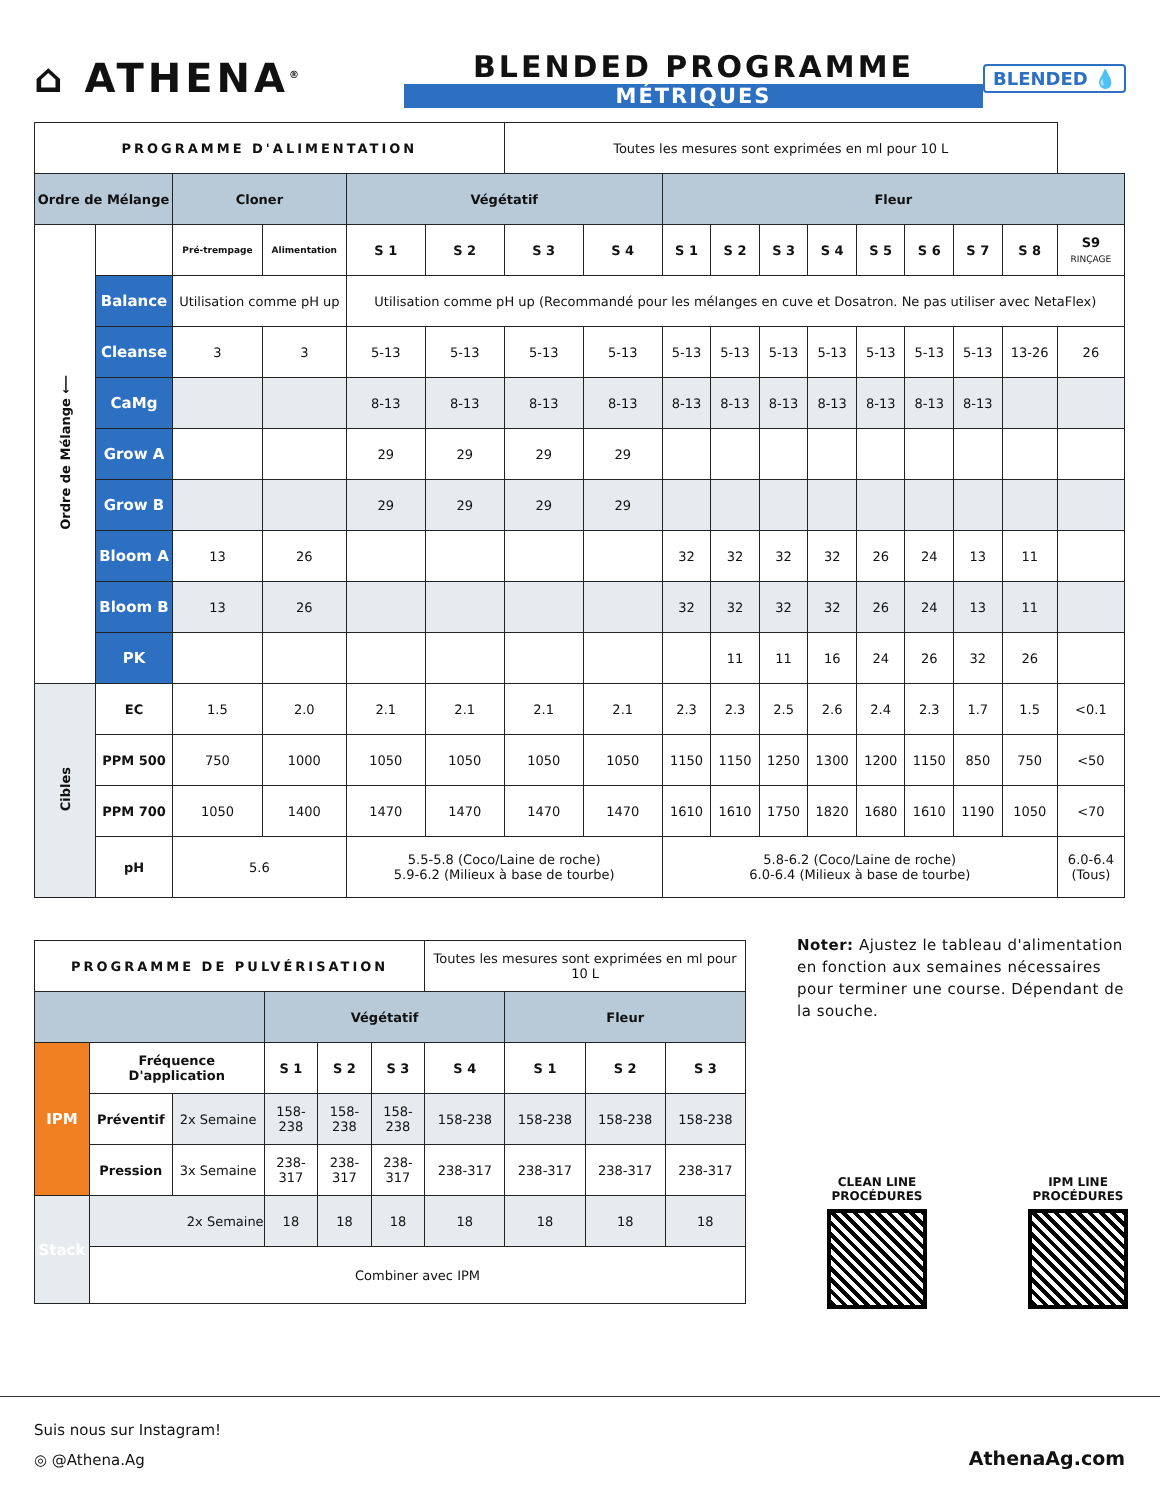⌂ ATHENA<sup>®</sup>
BLENDED PROGRAMME
MÉTRIQUES
BLENDED 💧
| PROGRAMME D'ALIMENTATION | | | | | | Toutes les mesures sont exprimées en ml pour 10 L | | | | | | | | | | |
| Ordre de Mélange | | Cloner | | Végétatif | | | | Fleur | | | | | | | | |
| Ordre de Mélange ⟵ | | Pré-trempage | Alimentation | S 1 | S 2 | S 3 | S 4 | S 1 | S 2 | S 3 | S 4 | S 5 | S 6 | S 7 | S 8 | S9 RINÇAGE |
| | Balance | Utilisation comme pH up | | Utilisation comme pH up (Recommandé pour les mélanges en cuve et Dosatron. Ne pas utiliser avec NetaFlex) | | | | | | | | | | | | |
| | Cleanse | 3 | 3 | 5-13 | 5-13 | 5-13 | 5-13 | 5-13 | 5-13 | 5-13 | 5-13 | 5-13 | 5-13 | 5-13 | 13-26 | 26 |
| | CaMg | | | 8-13 | 8-13 | 8-13 | 8-13 | 8-13 | 8-13 | 8-13 | 8-13 | 8-13 | 8-13 | 8-13 | | |
| | Grow A | | | 29 | 29 | 29 | 29 | | | | | | | | | |
| | Grow B | | | 29 | 29 | 29 | 29 | | | | | | | | | |
| | Bloom A | 13 | 26 | | | | | 32 | 32 | 32 | 32 | 26 | 24 | 13 | 11 | |
| | Bloom B | 13 | 26 | | | | | 32 | 32 | 32 | 32 | 26 | 24 | 13 | 11 | |
| | PK | | | | | | | | 11 | 11 | 16 | 24 | 26 | 32 | 26 | |
| Cibles | EC | 1.5 | 2.0 | 2.1 | 2.1 | 2.1 | 2.1 | 2.3 | 2.3 | 2.5 | 2.6 | 2.4 | 2.3 | 1.7 | 1.5 | <0.1 |
| | PPM 500 | 750 | 1000 | 1050 | 1050 | 1050 | 1050 | 1150 | 1150 | 1250 | 1300 | 1200 | 1150 | 850 | 750 | <50 |
| | PPM 700 | 1050 | 1400 | 1470 | 1470 | 1470 | 1470 | 1610 | 1610 | 1750 | 1820 | 1680 | 1610 | 1190 | 1050 | <70 |
| | pH | 5.6 | | 5.5-5.8 (Coco/Laine de roche) 5.9-6.2 (Milieux à base de tourbe) | | | | 5.8-6.2 (Coco/Laine de roche) 6.0-6.4 (Milieux à base de tourbe) | | | | | | | | 6.0-6.4 (Tous) |
| PROGRAMME DE PULVÉRISATION | | | | | | Toutes les mesures sont exprimées en ml pour 10 L | | | |
| | | | Végétatif | | | | Fleur | | |
| IPM | Fréquence D'application | | S 1 | S 2 | S 3 | S 4 | S 1 | S 2 | S 3 |
| | Préventif | 2x Semaine | 158-238 | 158-238 | 158-238 | 158-238 | 158-238 | 158-238 | 158-238 |
| | Pression | 3x Semaine | 238-317 | 238-317 | 238-317 | 238-317 | 238-317 | 238-317 | 238-317 |
| Stack | 2x Semaine | | 18 | 18 | 18 | 18 | 18 | 18 | 18 |
| | Combiner avec IPM | | | | | | | | |
Noter: Ajustez le tableau d'alimentation en fonction aux semaines nécessaires pour terminer une course. Dépendant de la souche.
CLEAN LINE PROCÉDURES
IPM LINE PROCÉDURES
Suis nous sur Instagram!
◎ @Athena.Ag AthenaAg.com